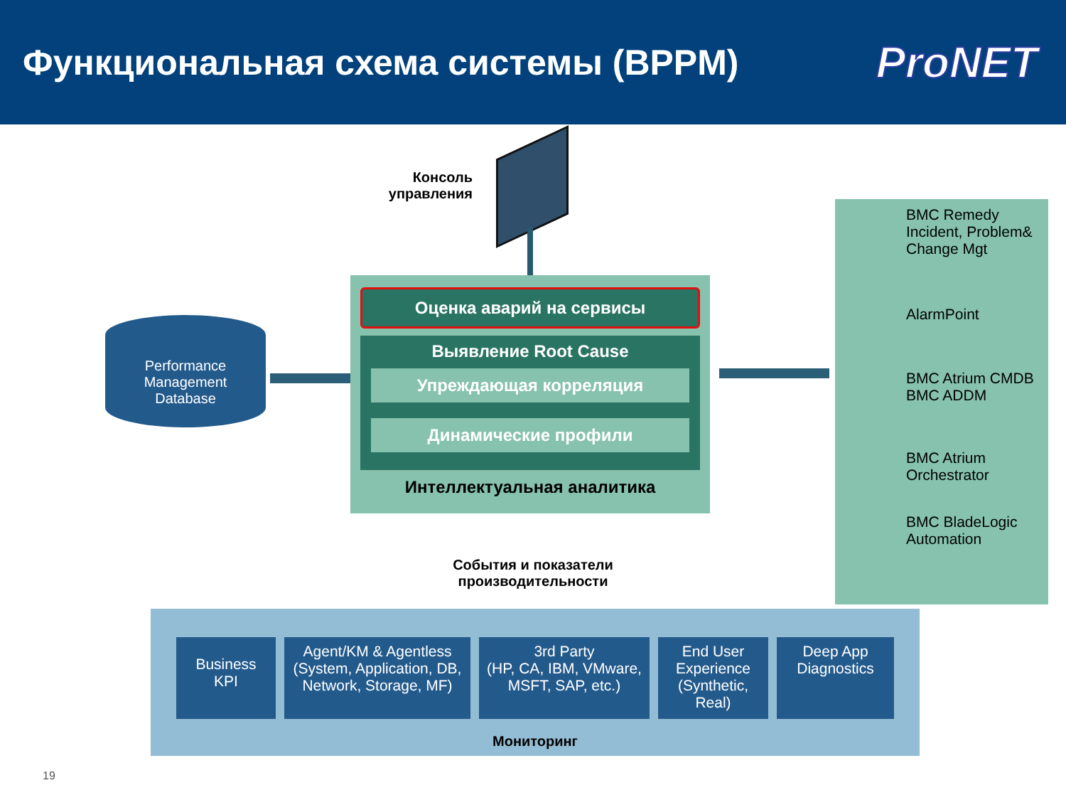Функциональная схема системы (BPPM)
ProNET
Консоль управления
Performance
Management
Database
Оценка аварий на сервисы
Выявление Root Cause
Упреждающая корреляция
Динамические профили
Интеллектуальная аналитика
BMC Remedy Incident, Problem& Change Mgt
AlarmPoint
BMC Atrium CMDB
BMC ADDM
BMC Atrium
Orchestrator
BMC BladeLogic
Automation
События и показатели производительности
Business
KPI
Agent/KM & Agentless
(System, Application, DB, Network, Storage, MF)
3rd Party
(HP, CA, IBM, VMware, MSFT, SAP, etc.)
End User Experience (Synthetic, Real)
Deep App Diagnostics
Мониторинг
19